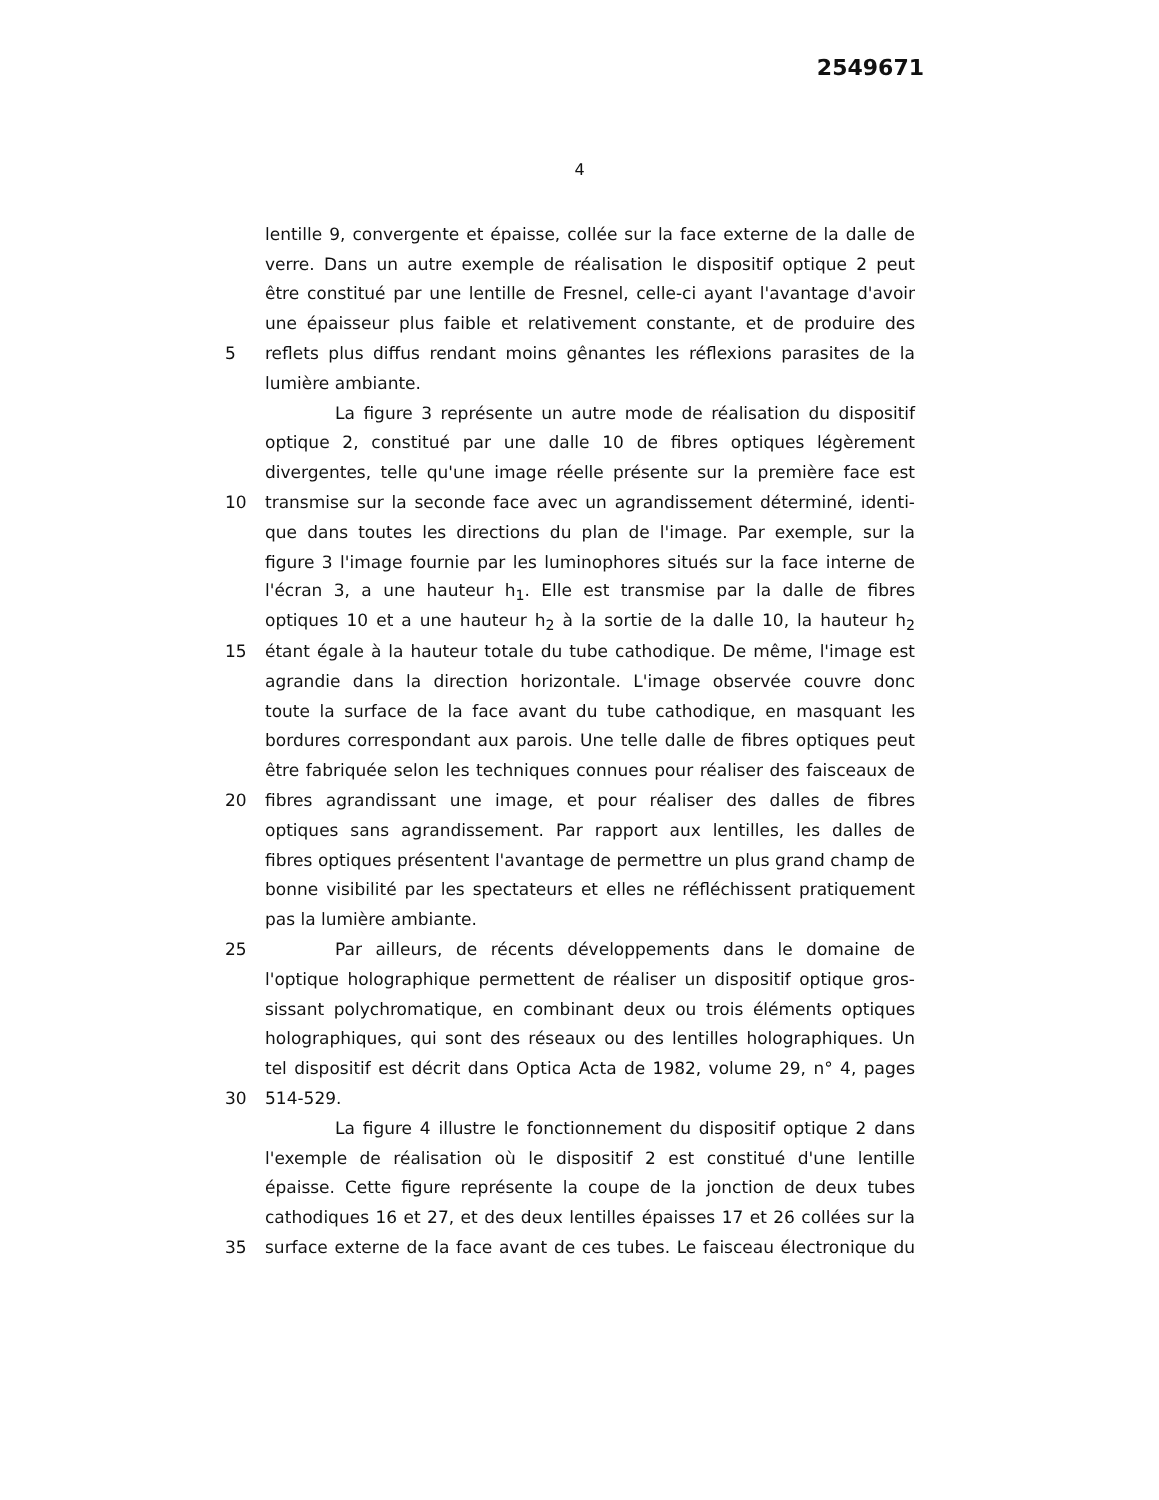2549671
4
lentille 9, convergente et épaisse, collée sur la face externe de la dalle de
verre. Dans un autre exemple de réalisation le dispositif optique 2 peut
être constitué par une lentille de Fresnel, celle-ci ayant l'avantage d'avoir
une épaisseur plus faible et relativement constante, et de produire des
5 reflets plus diffus rendant moins gênantes les réflexions parasites de la
lumière ambiante.
La figure 3 représente un autre mode de réalisation du dispositif
optique 2, constitué par une dalle 10 de fibres optiques légèrement
divergentes, telle qu'une image réelle présente sur la première face est
10 transmise sur la seconde face avec un agrandissement déterminé, identi-
que dans toutes les directions du plan de l'image. Par exemple, sur la
figure 3 l'image fournie par les luminophores situés sur la face interne de
l'écran 3, a une hauteur h<sub>1</sub>. Elle est transmise par la dalle de fibres
optiques 10 et a une hauteur h<sub>2</sub> à la sortie de la dalle 10, la hauteur h<sub>2</sub>
15 étant égale à la hauteur totale du tube cathodique. De même, l'image est
agrandie dans la direction horizontale. L'image observée couvre donc
toute la surface de la face avant du tube cathodique, en masquant les
bordures correspondant aux parois. Une telle dalle de fibres optiques peut
être fabriquée selon les techniques connues pour réaliser des faisceaux de
20 fibres agrandissant une image, et pour réaliser des dalles de fibres
optiques sans agrandissement. Par rapport aux lentilles, les dalles de
fibres optiques présentent l'avantage de permettre un plus grand champ de
bonne visibilité par les spectateurs et elles ne réfléchissent pratiquement
pas la lumière ambiante.
25 Par ailleurs, de récents développements dans le domaine de
l'optique holographique permettent de réaliser un dispositif optique gros-
sissant polychromatique, en combinant deux ou trois éléments optiques
holographiques, qui sont des réseaux ou des lentilles holographiques. Un
tel dispositif est décrit dans Optica Acta de 1982, volume 29, n° 4, pages
30 514-529.
La figure 4 illustre le fonctionnement du dispositif optique 2 dans
l'exemple de réalisation où le dispositif 2 est constitué d'une lentille
épaisse. Cette figure représente la coupe de la jonction de deux tubes
cathodiques 16 et 27, et des deux lentilles épaisses 17 et 26 collées sur la
35 surface externe de la face avant de ces tubes. Le faisceau électronique du